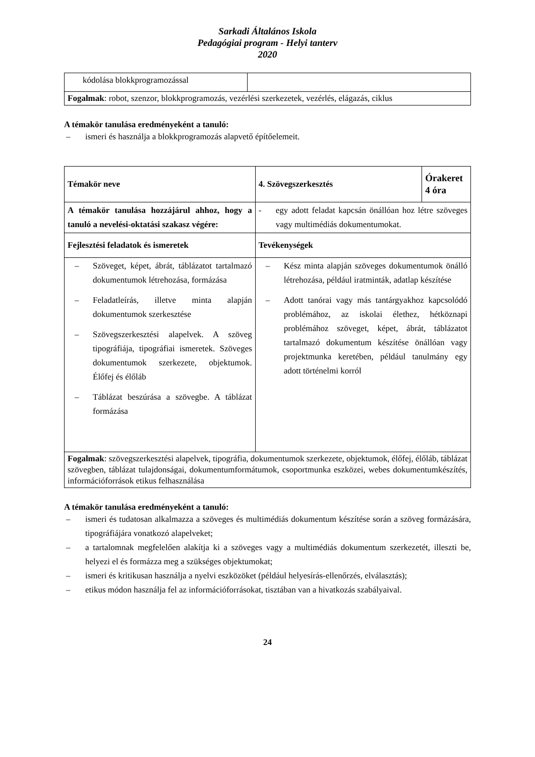Sarkadi Általános Iskola
Pedagógiai program - Helyi tanterv
2020
| kódolása blokkprogramozással | |
| Fogalmak : robot, szenzor, blokkprogramozás, vezérlési szerkezetek, vezérlés, elágazás, ciklus | |
A témakör tanulása eredményeként a tanuló:
– ismeri és használja a blokkprogramozás alapvető építőelemeit.
| Témakör neve | 4. Szövegszerkesztés | Órakeret 4 óra |
| A témakör tanulása hozzájárul ahhoz, hogy a tanuló a nevelési-oktatási szakasz végére: | - egy adott feladat kapcsán önállóan hoz létre szöveges vagy multimédiás dokumentumokat. | |
| Fejlesztési feladatok és ismeretek | Tevékenységek | |
| – Szöveget, képet, ábrát, táblázatot tartalmazó dokumentumok létrehozása, formázása – Feladatleírás, illetve minta alapján dokumentumok szerkesztése – Szövegszerkesztési alapelvek. A szöveg tipográfiája, tipográfiai ismeretek. Szöveges dokumentumok szerkezete, objektumok. Élőfej és élőláb – Táblázat beszúrása a szövegbe. A táblázat formázása | – Kész minta alapján szöveges dokumentumok önálló létrehozása, például iratminták, adatlap készítése – Adott tanórai vagy más tantárgyakhoz kapcsolódó problémához, az iskolai élethez, hétköznapi problémához szöveget, képet, ábrát, táblázatot tartalmazó dokumentum készítése önállóan vagy projektmunka keretében, például tanulmány egy adott történelmi korról | |
| Fogalmak : szövegszerkesztési alapelvek, tipográfia, dokumentumok szerkezete, objektumok, élőfej, élőláb, táblázat szövegben, táblázat tulajdonságai, dokumentumformátumok, csoportmunka eszközei, webes dokumentumkészítés, információforrások etikus felhasználása | | |
A témakör tanulása eredményeként a tanuló:
– ismeri és tudatosan alkalmazza a szöveges és multimédiás dokumentum készítése során a szöveg formázására, tipográfiájára vonatkozó alapelveket;
– a tartalomnak megfelelően alakítja ki a szöveges vagy a multimédiás dokumentum szerkezetét, illeszti be, helyezi el és formázza meg a szükséges objektumokat;
– ismeri és kritikusan használja a nyelvi eszközöket (például helyesírás-ellenőrzés, elválasztás);
– etikus módon használja fel az információforrásokat, tisztában van a hivatkozás szabályaival.
24